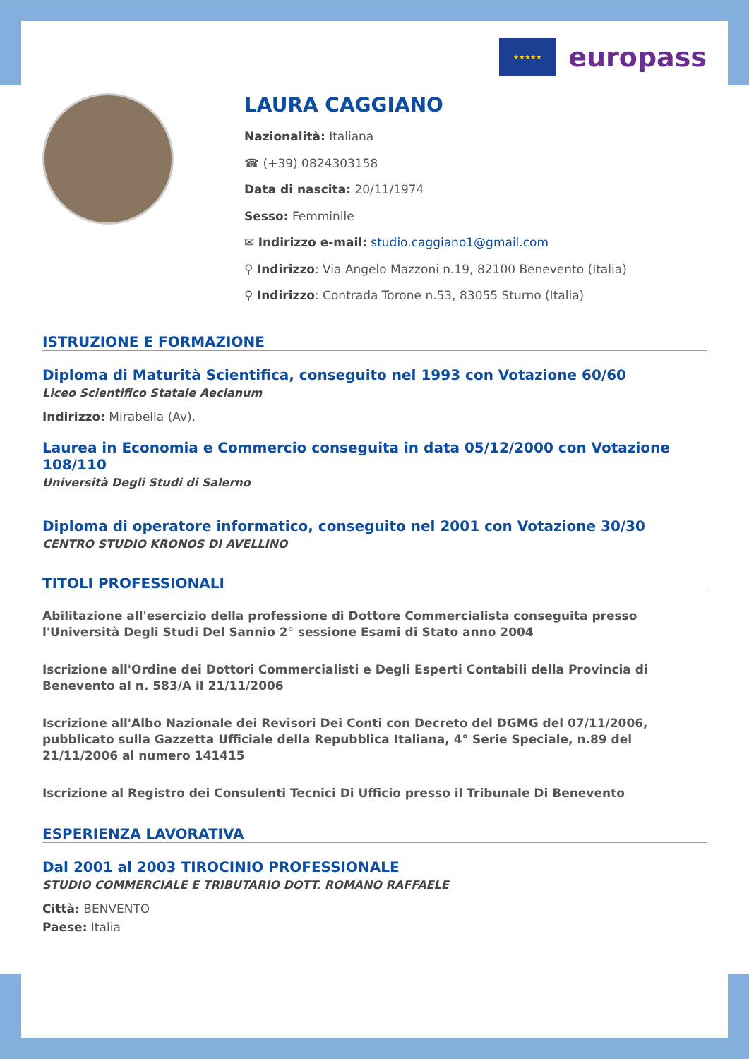★★★★★
europass
LAURA CAGGIANO
Nazionalità: Italiana
☎ (+39) 0824303158
Data di nascita: 20/11/1974
Sesso: Femminile
✉ Indirizzo e-mail: studio.caggiano1@gmail.com
⚲ Indirizzo: Via Angelo Mazzoni n.19, 82100 Benevento (Italia)
⚲ Indirizzo: Contrada Torone n.53, 83055 Sturno (Italia)
ISTRUZIONE E FORMAZIONE
Diploma di Maturità Scientifica, conseguito nel 1993 con Votazione 60/60
Liceo Scientifico Statale Aeclanum
Indirizzo: Mirabella (Av),
Laurea in Economia e Commercio conseguita in data 05/12/2000 con Votazione 108/110
Università Degli Studi di Salerno
Diploma di operatore informatico, conseguito nel 2001 con Votazione 30/30
CENTRO STUDIO KRONOS DI AVELLINO
TITOLI PROFESSIONALI
Abilitazione all'esercizio della professione di Dottore Commercialista conseguita presso l'Università Degli Studi Del Sannio 2° sessione Esami di Stato anno 2004
Iscrizione all'Ordine dei Dottori Commercialisti e Degli Esperti Contabili della Provincia di Benevento al n. 583/A il 21/11/2006
Iscrizione all'Albo Nazionale dei Revisori Dei Conti con Decreto del DGMG del 07/11/2006, pubblicato sulla Gazzetta Ufficiale della Repubblica Italiana, 4° Serie Speciale, n.89 del 21/11/2006 al numero 141415
Iscrizione al Registro dei Consulenti Tecnici Di Ufficio presso il Tribunale Di Benevento
ESPERIENZA LAVORATIVA
Dal 2001 al 2003 TIROCINIO PROFESSIONALE
STUDIO COMMERCIALE E TRIBUTARIO DOTT. ROMANO RAFFAELE
Città: BENVENTO
Paese: Italia